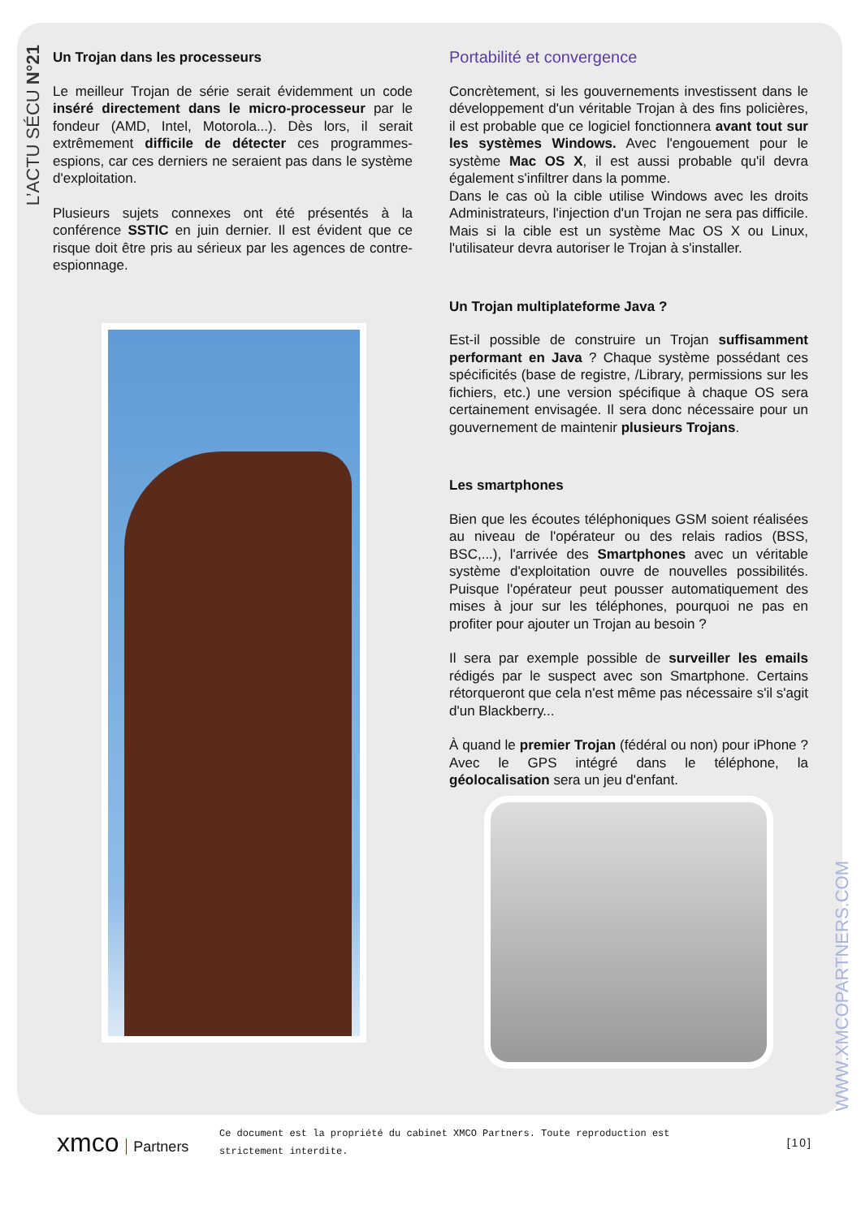L’ACTU SÉCU N°21
Un Trojan dans les processeurs
Le meilleur Trojan de série serait évidemment un code inséré directement dans le micro-processeur par le fondeur (AMD, Intel, Motorola...). Dès lors, il serait extrêmement difficile de détecter ces programmes-espions, car ces derniers ne seraient pas dans le système d'exploitation.
Plusieurs sujets connexes ont été présentés à la conférence SSTIC en juin dernier. Il est évident que ce risque doit être pris au sérieux par les agences de contre-espionnage.
Portabilité et convergence
Concrètement, si les gouvernements investissent dans le développement d'un véritable Trojan à des fins policières, il est probable que ce logiciel fonctionnera avant tout sur les systèmes Windows. Avec l'engouement pour le système Mac OS X, il est aussi probable qu'il devra également s'infiltrer dans la pomme.
Dans le cas où la cible utilise Windows avec les droits Administrateurs, l'injection d'un Trojan ne sera pas difficile. Mais si la cible est un système Mac OS X ou Linux, l'utilisateur devra autoriser le Trojan à s'installer.
Un Trojan multiplateforme Java ?
Est-il possible de construire un Trojan suffisamment performant en Java ? Chaque système possédant ces spécificités (base de registre, /Library, permissions sur les fichiers, etc.) une version spécifique à chaque OS sera certainement envisagée. Il sera donc nécessaire pour un gouvernement de maintenir plusieurs Trojans.
Les smartphones
Bien que les écoutes téléphoniques GSM soient réalisées au niveau de l'opérateur ou des relais radios (BSS, BSC,...), l'arrivée des Smartphones avec un véritable système d'exploitation ouvre de nouvelles possibilités. Puisque l'opérateur peut pousser automatiquement des mises à jour sur les téléphones, pourquoi ne pas en profiter pour ajouter un Trojan au besoin ?
Il sera par exemple possible de surveiller les emails rédigés par le suspect avec son Smartphone. Certains rétorqueront que cela n'est même pas nécessaire s'il s'agit d'un Blackberry...
À quand le premier Trojan (fédéral ou non) pour iPhone ? Avec le GPS intégré dans le téléphone, la géolocalisation sera un jeu d'enfant.
WWW.XMCOPARTNERS.COM
xmco Partners
Ce document est la propriété du cabinet XMCO Partners. Toute reproduction est strictement interdite.
[10]